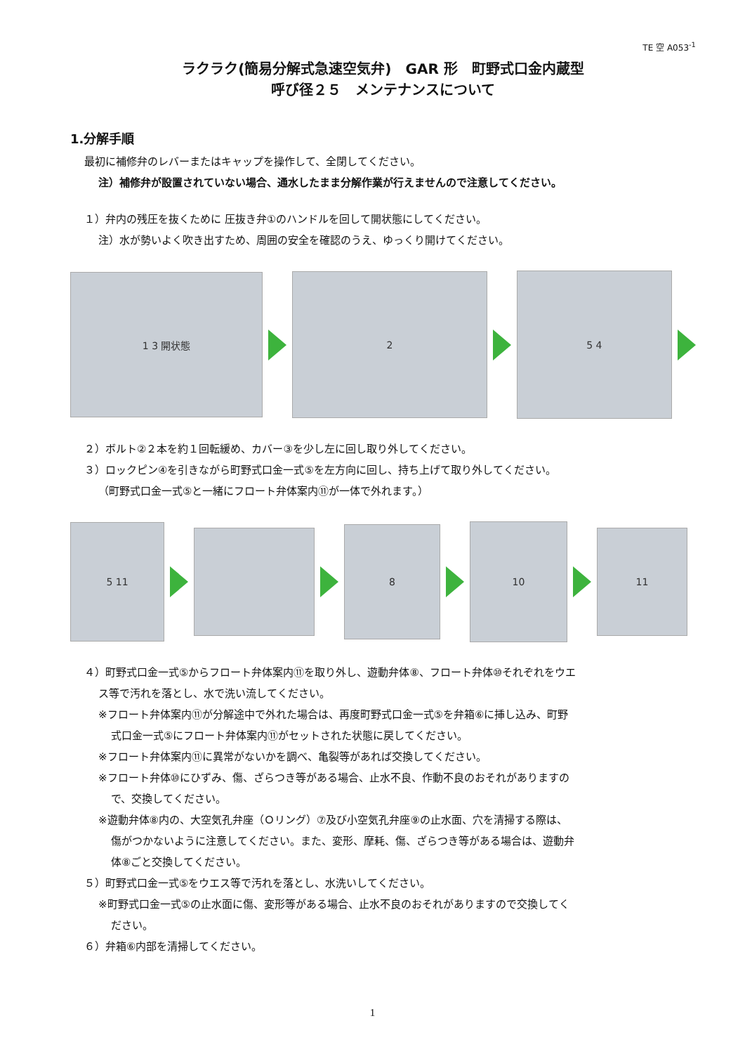TE 空 A053<sup>-1</sup>
ラクラク(簡易分解式急速空気弁)　GAR 形　町野式口金内蔵型
呼び径２５　メンテナンスについて
1.分解手順
最初に補修弁のレバーまたはキャップを操作して、全閉してください。
注）補修弁が設置されていない場合、通水したまま分解作業が行えませんので注意してください。
１）弁内の残圧を抜くために 圧抜き弁①のハンドルを回して開状態にしてください。
注）水が勢いよく吹き出すため、周囲の安全を確認のうえ、ゆっくり開けてください。
1 3 開状態
2
5 4
２）ボルト②２本を約１回転緩め、カバー③を少し左に回し取り外してください。
３）ロックピン④を引きながら町野式口金一式⑤を左方向に回し、持ち上げて取り外してください。
（町野式口金一式⑤と一緒にフロート弁体案内⑪が一体で外れます。）
5 11
8
10
11
４）町野式口金一式⑤からフロート弁体案内⑪を取り外し、遊動弁体⑧、フロート弁体⑩それぞれをウエ
ス等で汚れを落とし、水で洗い流してください。
※フロート弁体案内⑪が分解途中で外れた場合は、再度町野式口金一式⑤を弁箱⑥に挿し込み、町野
式口金一式⑤にフロート弁体案内⑪がセットされた状態に戻してください。
※フロート弁体案内⑪に異常がないかを調べ、亀裂等があれば交換してください。
※フロート弁体⑩にひずみ、傷、ざらつき等がある場合、止水不良、作動不良のおそれがありますの
で、交換してください。
※遊動弁体⑧内の、大空気孔弁座（Ｏリング）⑦及び小空気孔弁座⑨の止水面、穴を清掃する際は、
傷がつかないように注意してください。また、変形、摩耗、傷、ざらつき等がある場合は、遊動弁
体⑧ごと交換してください。
５）町野式口金一式⑤をウエス等で汚れを落とし、水洗いしてください。
※町野式口金一式⑤の止水面に傷、変形等がある場合、止水不良のおそれがありますので交換してく
ださい。
６）弁箱⑥内部を清掃してください。
1